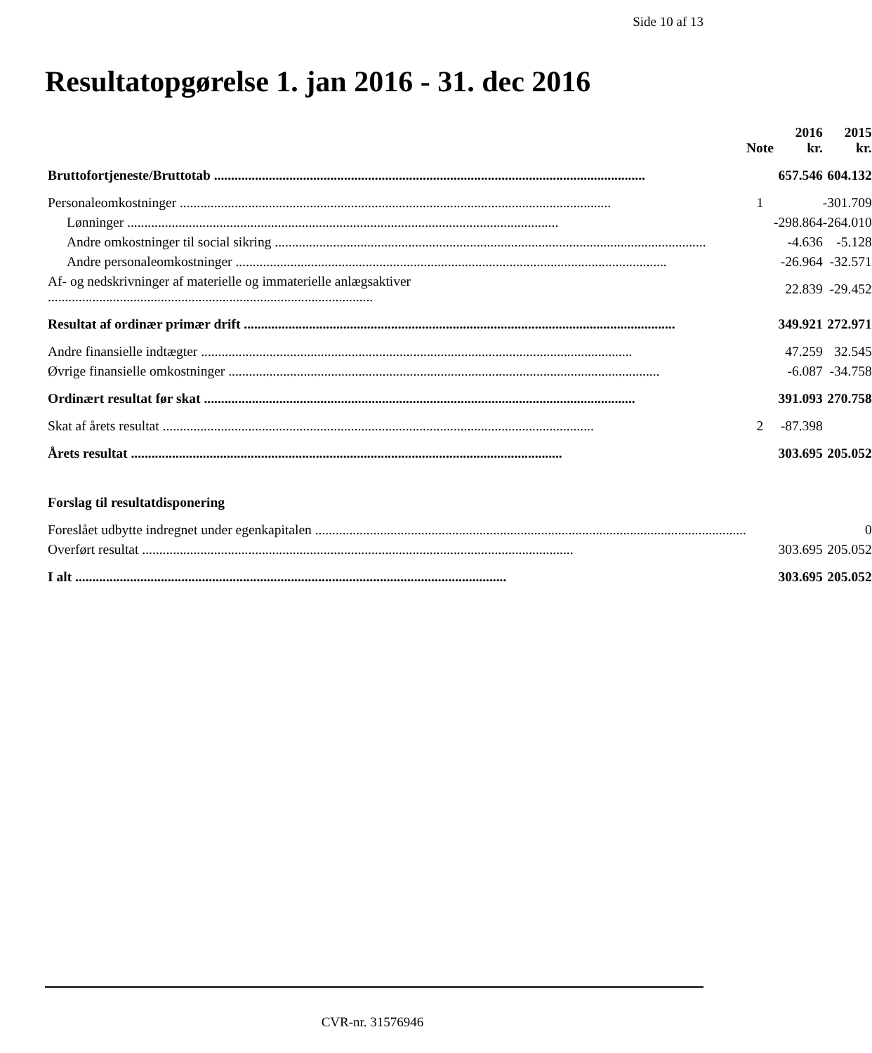Side 10 af 13
Resultatopgørelse 1. jan 2016 - 31. dec 2016
| | Note | 2016 kr. | 2015 kr. |
| --- | --- | --- | --- |
| Bruttofortjeneste/Bruttotab | | 657.546 | 604.132 |
| Personaleomkostninger | 1 | | -301.709 |
| Lønninger | | -298.864 | -264.010 |
| Andre omkostninger til social sikring | | -4.636 | -5.128 |
| Andre personaleomkostninger | | -26.964 | -32.571 |
| Af- og nedskrivninger af materielle og immaterielle anlægsaktiver ............................................................................................... | | 22.839 | -29.452 |
| Resultat af ordinær primær drift | | 349.921 | 272.971 |
| Andre finansielle indtægter | | 47.259 | 32.545 |
| Øvrige finansielle omkostninger | | -6.087 | -34.758 |
| Ordinært resultat før skat | | 391.093 | 270.758 |
| Skat af årets resultat | 2 | -87.398 | |
| Årets resultat | | 303.695 | 205.052 |
| Forslag til resultatdisponering | | | |
| Foreslået udbytte indregnet under egenkapitalen | | | 0 |
| Overført resultat | | 303.695 | 205.052 |
| I alt | | 303.695 | 205.052 |
CVR-nr. 31576946